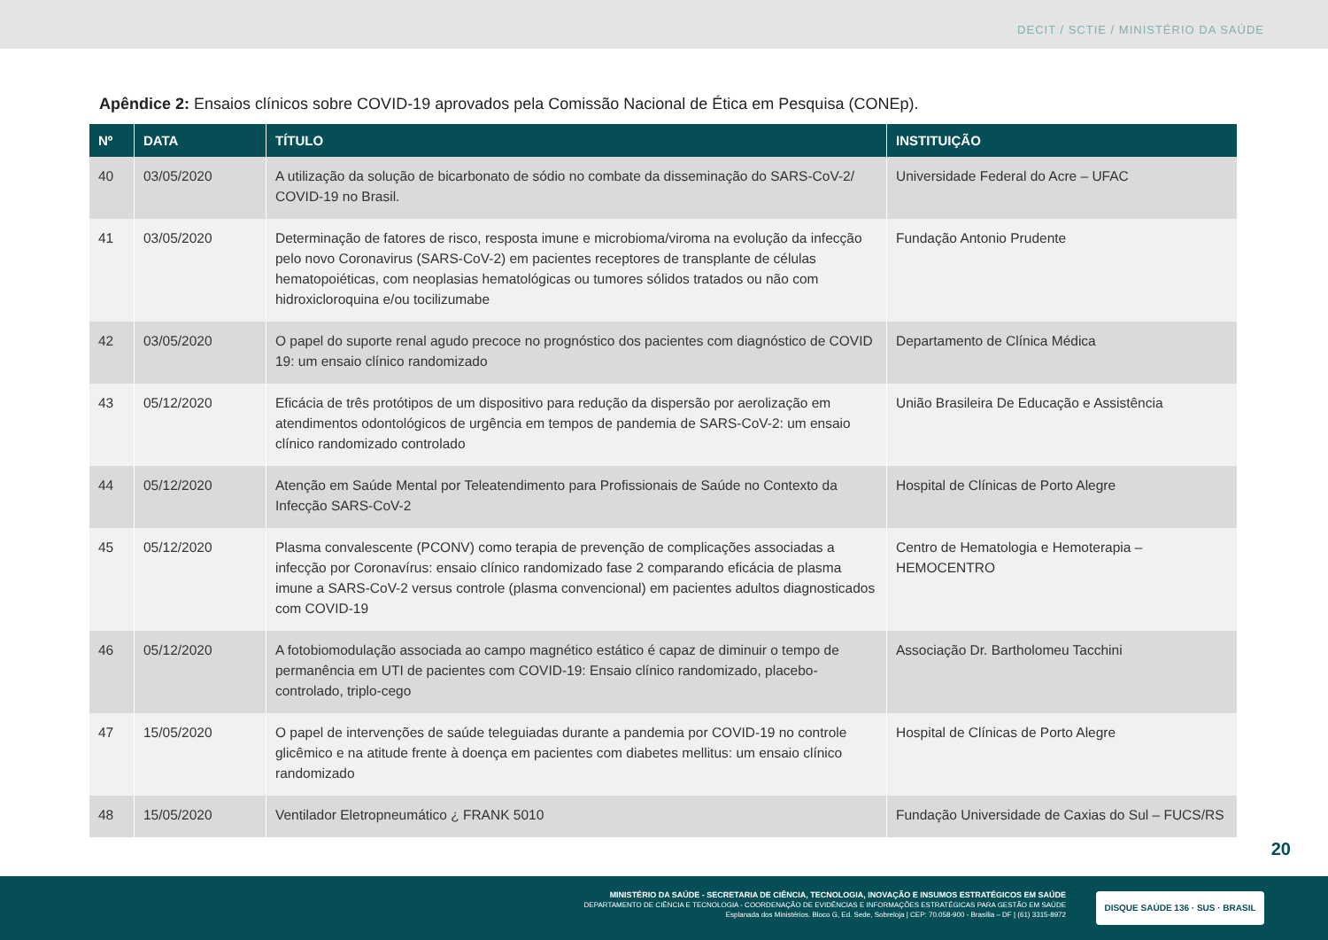DECIT / SCTIE / MINISTÉRIO DA SAÚDE
Apêndice 2: Ensaios clínicos sobre COVID-19 aprovados pela Comissão Nacional de Ética em Pesquisa (CONEp).
| Nº | DATA | TÍTULO | INSTITUIÇÃO |
| --- | --- | --- | --- |
| 40 | 03/05/2020 | A utilização da solução de bicarbonato de sódio no combate da disseminação do SARS-CoV-2/ COVID-19 no Brasil. | Universidade Federal do Acre – UFAC |
| 41 | 03/05/2020 | Determinação de fatores de risco, resposta imune e microbioma/viroma na evolução da infecção pelo novo Coronavirus (SARS-CoV-2) em pacientes receptores de transplante de células hematopoiéticas, com neoplasias hematológicas ou tumores sólidos tratados ou não com hidroxicloroquina e/ou tocilizumabe | Fundação Antonio Prudente |
| 42 | 03/05/2020 | O papel do suporte renal agudo precoce no prognóstico dos pacientes com diagnóstico de COVID 19: um ensaio clínico randomizado | Departamento de Clínica Médica |
| 43 | 05/12/2020 | Eficácia de três protótipos de um dispositivo para redução da dispersão por aerolização em atendimentos odontológicos de urgência em tempos de pandemia de SARS-CoV-2: um ensaio clínico randomizado controlado | União Brasileira De Educação e Assistência |
| 44 | 05/12/2020 | Atenção em Saúde Mental por Teleatendimento para Profissionais de Saúde no Contexto da Infecção SARS-CoV-2 | Hospital de Clínicas de Porto Alegre |
| 45 | 05/12/2020 | Plasma convalescente (PCONV) como terapia de prevenção de complicações associadas a infecção por Coronavírus: ensaio clínico randomizado fase 2 comparando eficácia de plasma imune a SARS-CoV-2 versus controle (plasma convencional) em pacientes adultos diagnosticados com COVID-19 | Centro de Hematologia e Hemoterapia – HEMOCENTRO |
| 46 | 05/12/2020 | A fotobiomodulação associada ao campo magnético estático é capaz de diminuir o tempo de permanência em UTI de pacientes com COVID-19: Ensaio clínico randomizado, placebo-controlado, triplo-cego | Associação Dr. Bartholomeu Tacchini |
| 47 | 15/05/2020 | O papel de intervenções de saúde teleguiadas durante a pandemia por COVID-19 no controle glicêmico e na atitude frente à doença em pacientes com diabetes mellitus: um ensaio clínico randomizado | Hospital de Clínicas de Porto Alegre |
| 48 | 15/05/2020 | Ventilador Eletropneumático ¿ FRANK 5010 | Fundação Universidade de Caxias do Sul – FUCS/RS |
20
MINISTÉRIO DA SAÚDE - SECRETARIA DE CIÊNCIA, TECNOLOGIA, INOVAÇÃO E INSUMOS ESTRATÉGICOS EM SAÚDE
DEPARTAMENTO DE CIÊNCIA E TECNOLOGIA - COORDENAÇÃO DE EVIDÊNCIAS E INFORMAÇÕES ESTRATÉGICAS PARA GESTÃO EM SAÚDE
Esplanada dos Ministérios. Bloco G, Ed. Sede, Sobreloja | CEP: 70.058-900 - Brasília – DF | (61) 3315-8972
DISQUE SAÚDE 136 · SUS · BRASIL